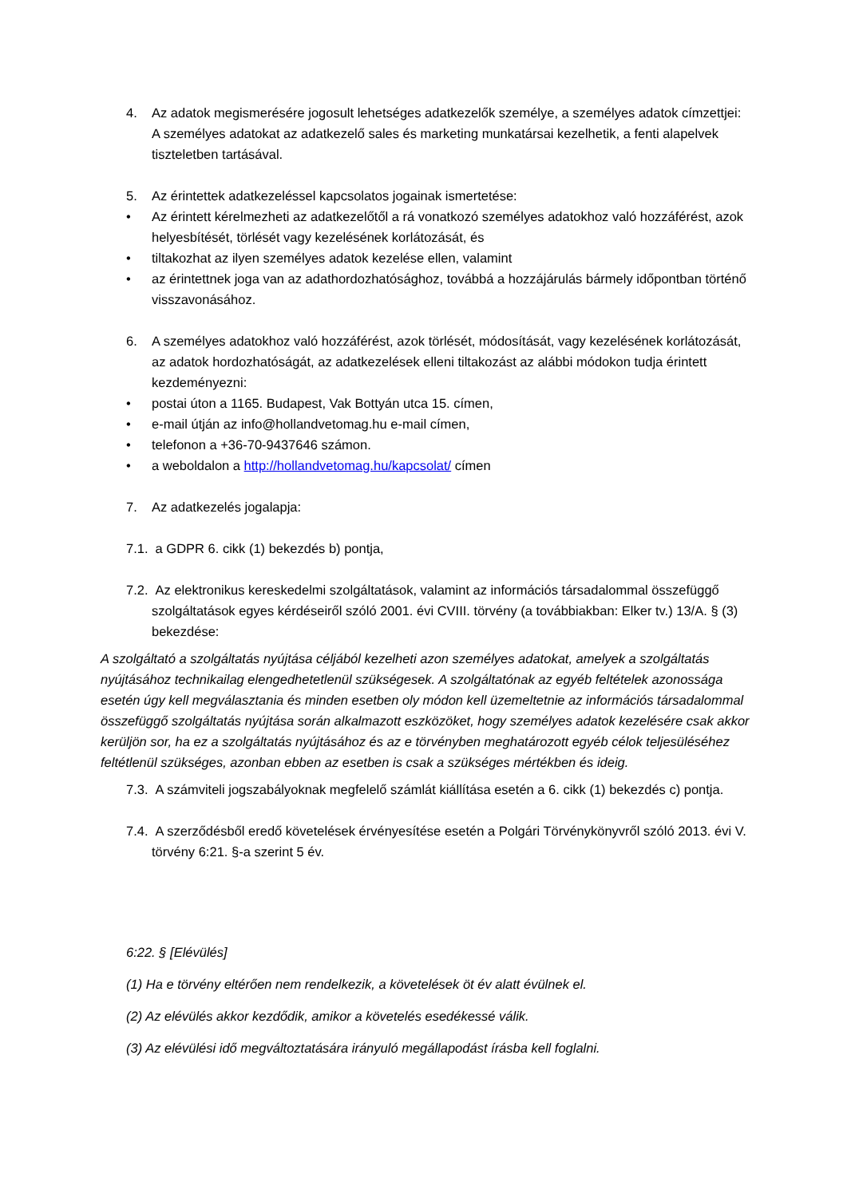4. Az adatok megismerésére jogosult lehetséges adatkezelők személye, a személyes adatok címzettjei: A személyes adatokat az adatkezelő sales és marketing munkatársai kezelhetik, a fenti alapelvek tiszteletben tartásával.
5. Az érintettek adatkezeléssel kapcsolatos jogainak ismertetése:
• Az érintett kérelmezheti az adatkezelőtől a rá vonatkozó személyes adatokhoz való hozzáférést, azok helyesbítését, törlését vagy kezelésének korlátozását, és
• tiltakozhat az ilyen személyes adatok kezelése ellen, valamint
• az érintettnek joga van az adathordozhatósághoz, továbbá a hozzájárulás bármely időpontban történő visszavonásához.
6. A személyes adatokhoz való hozzáférést, azok törlését, módosítását, vagy kezelésének korlátozását, az adatok hordozhatóságát, az adatkezelések elleni tiltakozást az alábbi módokon tudja érintett kezdeményezni:
• postai úton a 1165. Budapest, Vak Bottyán utca 15. címen,
• e-mail útján az info@hollandvetomag.hu e-mail címen,
• telefonon a +36-70-9437646 számon.
• a weboldalon a http://hollandvetomag.hu/kapcsolat/ címen
7. Az adatkezelés jogalapja:
7.1.
a GDPR 6. cikk (1) bekezdés b) pontja,
7.2.
Az elektronikus kereskedelmi szolgáltatások, valamint az információs társadalommal összefüggő szolgáltatások egyes kérdéseiről szóló 2001. évi CVIII. törvény (a továbbiakban: Elker tv.) 13/A. § (3) bekezdése:
A szolgáltató a szolgáltatás nyújtása céljából kezelheti azon személyes adatokat, amelyek a szolgáltatás nyújtásához technikailag elengedhetetlenül szükségesek. A szolgáltatónak az egyéb feltételek azonossága esetén úgy kell megválasztania és minden esetben oly módon kell üzemeltetnie az információs társadalommal összefüggő szolgáltatás nyújtása során alkalmazott eszközöket, hogy személyes adatok kezelésére csak akkor kerüljön sor, ha ez a szolgáltatás nyújtásához és az e törvényben meghatározott egyéb célok teljesüléséhez feltétlenül szükséges, azonban ebben az esetben is csak a szükséges mértékben és ideig.
7.3.
A számviteli jogszabályoknak megfelelő számlát kiállítása esetén a 6. cikk (1) bekezdés c) pontja.
7.4.
A szerződésből eredő követelések érvényesítése esetén a Polgári Törvénykönyvről szóló 2013. évi V. törvény 6:21. §-a szerint 5 év.
6:22. § [Elévülés]
(1) Ha e törvény eltérően nem rendelkezik, a követelések öt év alatt évülnek el.
(2) Az elévülés akkor kezdődik, amikor a követelés esedékessé válik.
(3) Az elévülési idő megváltoztatására irányuló megállapodást írásba kell foglalni.